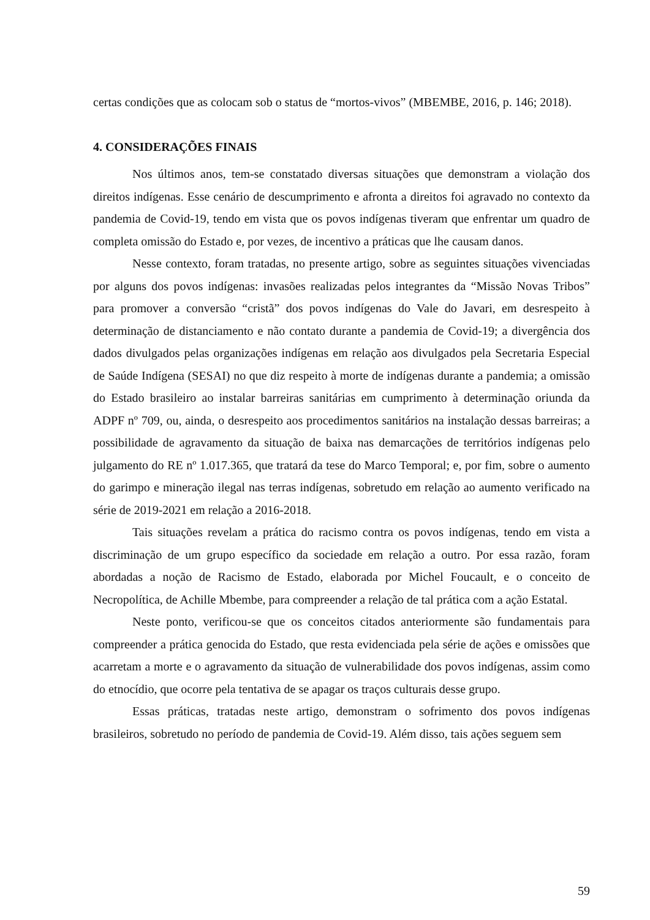certas condições que as colocam sob o status de “mortos-vivos” (MBEMBE, 2016, p. 146; 2018).
4. CONSIDERAÇÕES FINAIS
Nos últimos anos, tem-se constatado diversas situações que demonstram a violação dos direitos indígenas. Esse cenário de descumprimento e afronta a direitos foi agravado no contexto da pandemia de Covid-19, tendo em vista que os povos indígenas tiveram que enfrentar um quadro de completa omissão do Estado e, por vezes, de incentivo a práticas que lhe causam danos.
Nesse contexto, foram tratadas, no presente artigo, sobre as seguintes situações vivenciadas por alguns dos povos indígenas: invasões realizadas pelos integrantes da “Missão Novas Tribos” para promover a conversão “cristã” dos povos indígenas do Vale do Javari, em desrespeito à determinação de distanciamento e não contato durante a pandemia de Covid-19; a divergência dos dados divulgados pelas organizações indígenas em relação aos divulgados pela Secretaria Especial de Saúde Indígena (SESAI) no que diz respeito à morte de indígenas durante a pandemia; a omissão do Estado brasileiro ao instalar barreiras sanitárias em cumprimento à determinação oriunda da ADPF nº 709, ou, ainda, o desrespeito aos procedimentos sanitários na instalação dessas barreiras; a possibilidade de agravamento da situação de baixa nas demarcações de territórios indígenas pelo julgamento do RE nº 1.017.365, que tratará da tese do Marco Temporal; e, por fim, sobre o aumento do garimpo e mineração ilegal nas terras indígenas, sobretudo em relação ao aumento verificado na série de 2019-2021 em relação a 2016-2018.
Tais situações revelam a prática do racismo contra os povos indígenas, tendo em vista a discriminação de um grupo específico da sociedade em relação a outro. Por essa razão, foram abordadas a noção de Racismo de Estado, elaborada por Michel Foucault, e o conceito de Necropolítica, de Achille Mbembe, para compreender a relação de tal prática com a ação Estatal.
Neste ponto, verificou-se que os conceitos citados anteriormente são fundamentais para compreender a prática genocida do Estado, que resta evidenciada pela série de ações e omissões que acarretam a morte e o agravamento da situação de vulnerabilidade dos povos indígenas, assim como do etnocídio, que ocorre pela tentativa de se apagar os traços culturais desse grupo.
Essas práticas, tratadas neste artigo, demonstram o sofrimento dos povos indígenas brasileiros, sobretudo no período de pandemia de Covid-19. Além disso, tais ações seguem sem
59